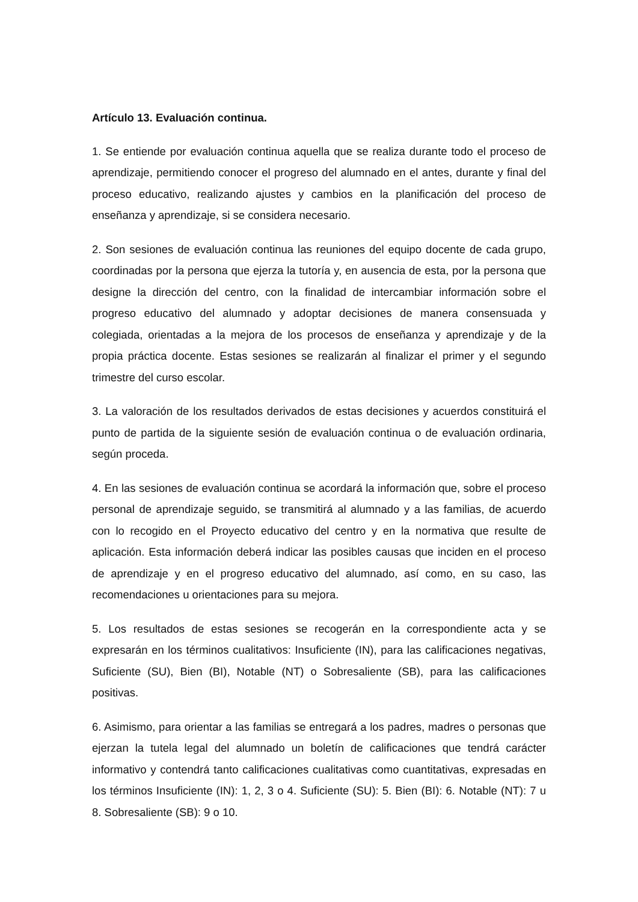Artículo 13. Evaluación continua.
1. Se entiende por evaluación continua aquella que se realiza durante todo el proceso de aprendizaje, permitiendo conocer el progreso del alumnado en el antes, durante y final del proceso educativo, realizando ajustes y cambios en la planificación del proceso de enseñanza y aprendizaje, si se considera necesario.
2. Son sesiones de evaluación continua las reuniones del equipo docente de cada grupo, coordinadas por la persona que ejerza la tutoría y, en ausencia de esta, por la persona que designe la dirección del centro, con la finalidad de intercambiar información sobre el progreso educativo del alumnado y adoptar decisiones de manera consensuada y colegiada, orientadas a la mejora de los procesos de enseñanza y aprendizaje y de la propia práctica docente. Estas sesiones se realizarán al finalizar el primer y el segundo trimestre del curso escolar.
3. La valoración de los resultados derivados de estas decisiones y acuerdos constituirá el punto de partida de la siguiente sesión de evaluación continua o de evaluación ordinaria, según proceda.
4. En las sesiones de evaluación continua se acordará la información que, sobre el proceso personal de aprendizaje seguido, se transmitirá al alumnado y a las familias, de acuerdo con lo recogido en el Proyecto educativo del centro y en la normativa que resulte de aplicación. Esta información deberá indicar las posibles causas que inciden en el proceso de aprendizaje y en el progreso educativo del alumnado, así como, en su caso, las recomendaciones u orientaciones para su mejora.
5. Los resultados de estas sesiones se recogerán en la correspondiente acta y se expresarán en los términos cualitativos: Insuficiente (IN), para las calificaciones negativas, Suficiente (SU), Bien (BI), Notable (NT) o Sobresaliente (SB), para las calificaciones positivas.
6. Asimismo, para orientar a las familias se entregará a los padres, madres o personas que ejerzan la tutela legal del alumnado un boletín de calificaciones que tendrá carácter informativo y contendrá tanto calificaciones cualitativas como cuantitativas, expresadas en los términos Insuficiente (IN): 1, 2, 3 o 4. Suficiente (SU): 5. Bien (BI): 6. Notable (NT): 7 u 8. Sobresaliente (SB): 9 o 10.